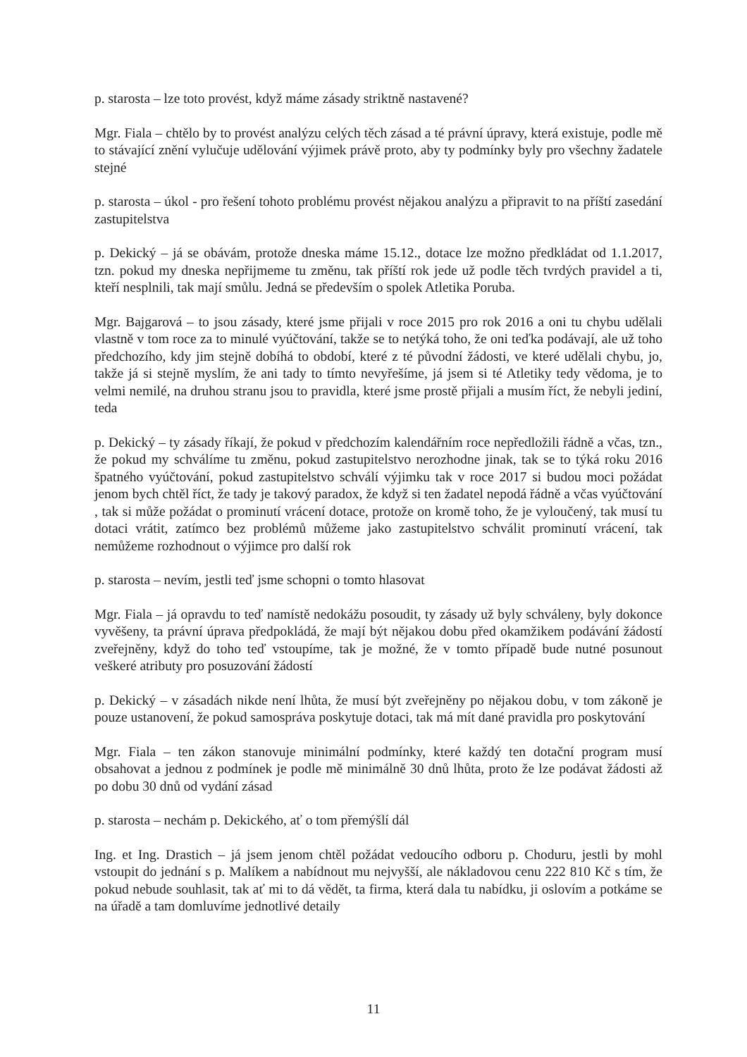p. starosta – lze toto provést, když máme zásady striktně nastavené?
Mgr. Fiala – chtělo by to provést analýzu celých těch zásad a té právní úpravy, která existuje, podle mě to stávající znění vylučuje udělování výjimek právě proto, aby ty podmínky byly pro všechny žadatele stejné
p. starosta – úkol - pro řešení tohoto problému provést nějakou analýzu a připravit to na příští zasedání zastupitelstva
p. Dekický – já se obávám, protože dneska máme 15.12., dotace lze možno předkládat od 1.1.2017, tzn. pokud my dneska nepřijmeme tu změnu, tak příští rok jede už podle těch tvrdých pravidel a ti, kteří nesplnili, tak mají smůlu. Jedná se především o spolek Atletika Poruba.
Mgr. Bajgarová – to jsou zásady, které jsme přijali v roce 2015 pro rok 2016 a oni tu chybu udělali vlastně v tom roce za to minulé vyúčtování, takže se to netýká toho, že oni teďka podávají, ale už toho předchozího, kdy jim stejně dobíhá to období, které z té původní žádosti, ve které udělali chybu, jo, takže já si stejně myslím, že ani tady to tímto nevyřešíme, já jsem si té Atletiky tedy vědoma, je to velmi nemilé, na druhou stranu jsou to pravidla, které jsme prostě přijali a musím říct, že nebyli jediní, teda
p. Dekický – ty zásady říkají, že pokud v předchozím kalendářním roce nepředložili řádně a včas, tzn., že pokud my schválíme tu změnu, pokud zastupitelstvo nerozhodne jinak, tak se to týká roku 2016 špatného vyúčtování, pokud zastupitelstvo schválí výjimku tak v roce 2017 si budou moci požádat jenom bych chtěl říct, že tady je takový paradox, že když si ten žadatel nepodá řádně a včas vyúčtování , tak si může požádat o prominutí vrácení dotace, protože on kromě toho, že je vyloučený, tak musí tu dotaci vrátit, zatímco bez problémů můžeme jako zastupitelstvo schválit prominutí vrácení, tak nemůžeme rozhodnout o výjimce pro další rok
p. starosta – nevím, jestli teď jsme schopni o tomto hlasovat
Mgr. Fiala – já opravdu to teď namístě nedokážu posoudit, ty zásady už byly schváleny, byly dokonce vyvěšeny, ta právní úprava předpokládá, že mají být nějakou dobu před okamžikem podávání žádostí zveřejněny, když do toho teď vstoupíme, tak je možné, že v tomto případě bude nutné posunout veškeré atributy pro posuzování žádostí
p. Dekický – v zásadách nikde není lhůta, že musí být zveřejněny po nějakou dobu, v tom zákoně je pouze ustanovení, že pokud samospráva poskytuje dotaci, tak má mít dané pravidla pro poskytování
Mgr. Fiala – ten zákon stanovuje minimální podmínky, které každý ten dotační program musí obsahovat a jednou z podmínek je podle mě minimálně 30 dnů lhůta, proto že lze podávat žádosti až po dobu 30 dnů od vydání zásad
p. starosta – nechám p. Dekického, ať o tom přemýšlí dál
Ing. et Ing. Drastich – já jsem jenom chtěl požádat vedoucího odboru p. Choduru, jestli by mohl vstoupit do jednání s p. Malíkem a nabídnout mu nejvyšší, ale nákladovou cenu 222 810 Kč s tím, že pokud nebude souhlasit, tak ať mi to dá vědět, ta firma, která dala tu nabídku, ji oslovím a potkáme se na úřadě a tam domluvíme jednotlivé detaily
11